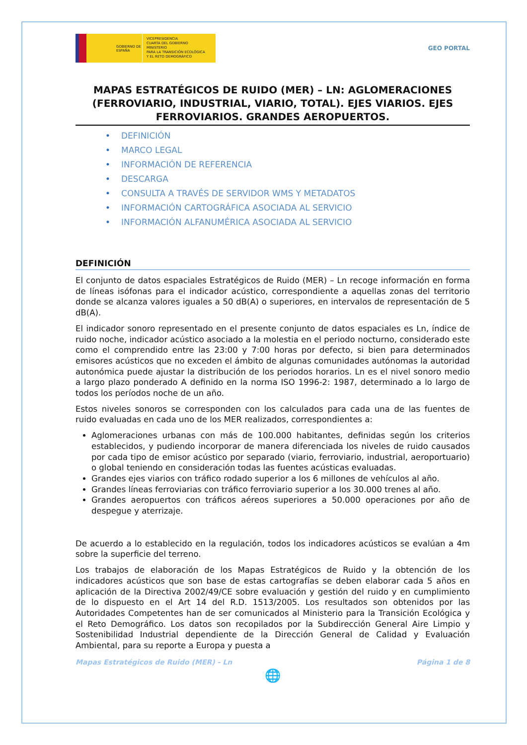GOBIERNO DE ESPAÑA
VICEPRESIDENCIA
CUARTA DEL GOBIERNO
MINISTERIO
PARA LA TRANSICIÓN ECOLÓGICA
Y EL RETO DEMOGRÁFICO
GEO PORTAL
MAPAS ESTRATÉGICOS DE RUIDO (MER) – LN: AGLOMERACIONES (FERROVIARIO, INDUSTRIAL, VIARIO, TOTAL). EJES VIARIOS. EJES FERROVIARIOS. GRANDES AEROPUERTOS.
• DEFINICIÓN
• MARCO LEGAL
• INFORMACIÓN DE REFERENCIA
• DESCARGA
• CONSULTA A TRAVÉS DE SERVIDOR WMS Y METADATOS
• INFORMACIÓN CARTOGRÁFICA ASOCIADA AL SERVICIO
• INFORMACIÓN ALFANUMÉRICA ASOCIADA AL SERVICIO
DEFINICIÓN
El conjunto de datos espaciales Estratégicos de Ruido (MER) – Ln recoge información en forma de líneas isófonas para el indicador acústico, correspondiente a aquellas zonas del territorio donde se alcanza valores iguales a 50 dB(A) o superiores, en intervalos de representación de 5 dB(A).
El indicador sonoro representado en el presente conjunto de datos espaciales es Ln, índice de ruido noche, indicador acústico asociado a la molestia en el periodo nocturno, considerado este como el comprendido entre las 23:00 y 7:00 horas por defecto, si bien para determinados emisores acústicos que no exceden el ámbito de algunas comunidades autónomas la autoridad autonómica puede ajustar la distribución de los periodos horarios. Ln es el nivel sonoro medio a largo plazo ponderado A definido en la norma ISO 1996-2: 1987, determinado a lo largo de todos los períodos noche de un año.
Estos niveles sonoros se corresponden con los calculados para cada una de las fuentes de ruido evaluadas en cada uno de los MER realizados, correspondientes a:
Aglomeraciones urbanas con más de 100.000 habitantes, definidas según los criterios establecidos, y pudiendo incorporar de manera diferenciada los niveles de ruido causados por cada tipo de emisor acústico por separado (viario, ferroviario, industrial, aeroportuario) o global teniendo en consideración todas las fuentes acústicas evaluadas.
Grandes ejes viarios con tráfico rodado superior a los 6 millones de vehículos al año.
Grandes líneas ferroviarias con tráfico ferroviario superior a los 30.000 trenes al año.
Grandes aeropuertos con tráficos aéreos superiores a 50.000 operaciones por año de despegue y aterrizaje.
De acuerdo a lo establecido en la regulación, todos los indicadores acústicos se evalúan a 4m sobre la superficie del terreno.
Los trabajos de elaboración de los Mapas Estratégicos de Ruido y la obtención de los indicadores acústicos que son base de estas cartografías se deben elaborar cada 5 años en aplicación de la Directiva 2002/49/CE sobre evaluación y gestión del ruido y en cumplimiento de lo dispuesto en el Art 14 del R.D. 1513/2005. Los resultados son obtenidos por las Autoridades Competentes han de ser comunicados al Ministerio para la Transición Ecológica y el Reto Demográfico. Los datos son recopilados por la Subdirección General Aire Limpio y Sostenibilidad Industrial dependiente de la Dirección General de Calidad y Evaluación Ambiental, para su reporte a Europa y puesta a
Mapas Estratégicos de Ruido (MER) - Ln Página 1 de 8
🌐